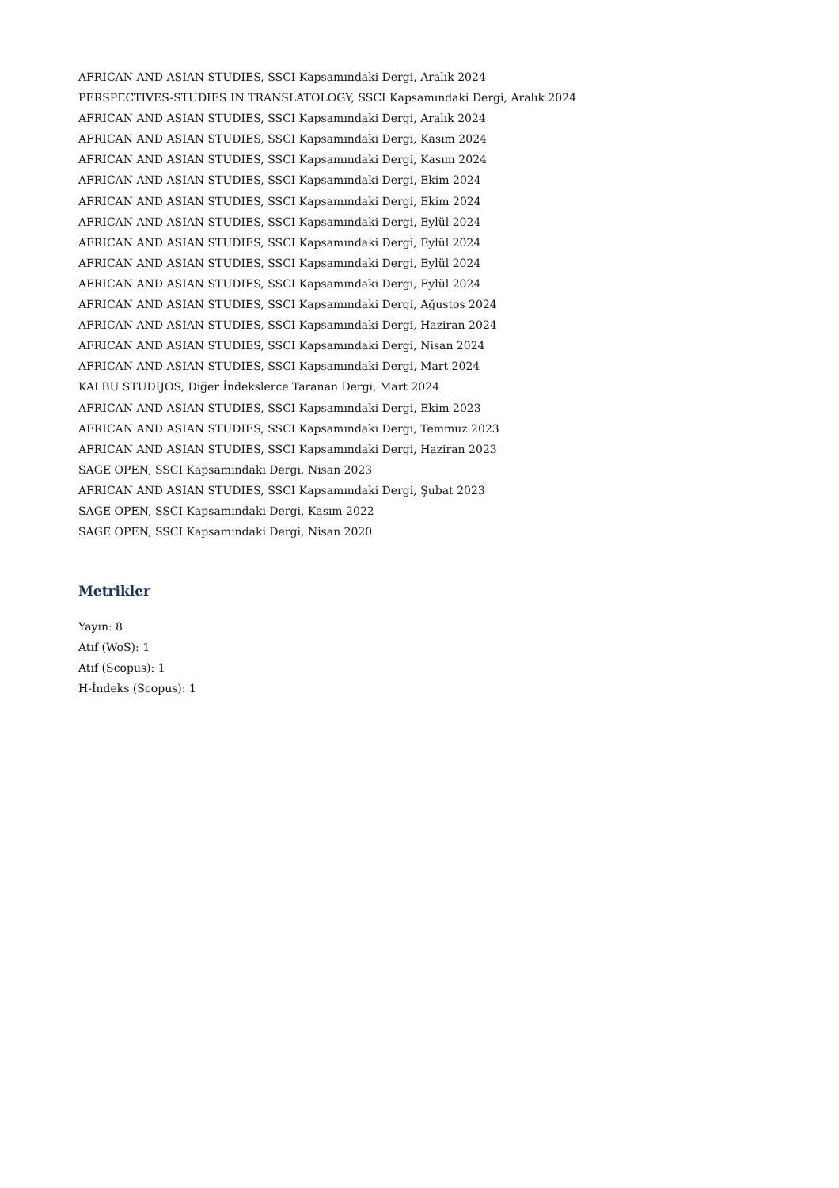AFRICAN AND ASIAN STUDIES, SSCI Kapsamındaki Dergi, Aralık 2024
PERSPECTIVES-STUDIES IN TRANSLATOLOGY, SSCI Kapsamındaki Dergi, Aralık 2024
AFRICAN AND ASIAN STUDIES, SSCI Kapsamındaki Dergi, Aralık 2024
AFRICAN AND ASIAN STUDIES, SSCI Kapsamındaki Dergi, Kasım 2024
AFRICAN AND ASIAN STUDIES, SSCI Kapsamındaki Dergi, Kasım 2024
AFRICAN AND ASIAN STUDIES, SSCI Kapsamındaki Dergi, Ekim 2024
AFRICAN AND ASIAN STUDIES, SSCI Kapsamındaki Dergi, Ekim 2024
AFRICAN AND ASIAN STUDIES, SSCI Kapsamındaki Dergi, Eylül 2024
AFRICAN AND ASIAN STUDIES, SSCI Kapsamındaki Dergi, Eylül 2024
AFRICAN AND ASIAN STUDIES, SSCI Kapsamındaki Dergi, Eylül 2024
AFRICAN AND ASIAN STUDIES, SSCI Kapsamındaki Dergi, Eylül 2024
AFRICAN AND ASIAN STUDIES, SSCI Kapsamındaki Dergi, Ağustos 2024
AFRICAN AND ASIAN STUDIES, SSCI Kapsamındaki Dergi, Haziran 2024
AFRICAN AND ASIAN STUDIES, SSCI Kapsamındaki Dergi, Nisan 2024
AFRICAN AND ASIAN STUDIES, SSCI Kapsamındaki Dergi, Mart 2024
KALBU STUDIJOS, Diğer İndekslerce Taranan Dergi, Mart 2024
AFRICAN AND ASIAN STUDIES, SSCI Kapsamındaki Dergi, Ekim 2023
AFRICAN AND ASIAN STUDIES, SSCI Kapsamındaki Dergi, Temmuz 2023
AFRICAN AND ASIAN STUDIES, SSCI Kapsamındaki Dergi, Haziran 2023
SAGE OPEN, SSCI Kapsamındaki Dergi, Nisan 2023
AFRICAN AND ASIAN STUDIES, SSCI Kapsamındaki Dergi, Şubat 2023
SAGE OPEN, SSCI Kapsamındaki Dergi, Kasım 2022
SAGE OPEN, SSCI Kapsamındaki Dergi, Nisan 2020
Metrikler
Yayın: 8
Atıf (WoS): 1
Atıf (Scopus): 1
H-İndeks (Scopus): 1